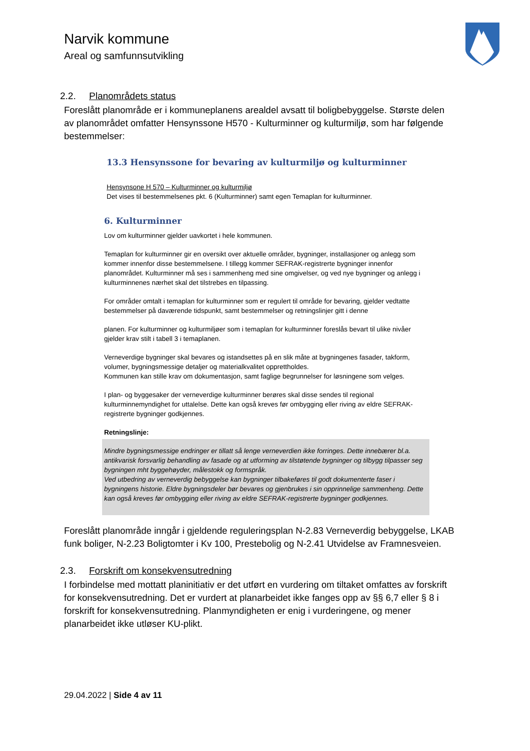Narvik kommune
Areal og samfunnsutvikling
2.2. Planområdets status
Foreslått planområde er i kommuneplanens arealdel avsatt til boligbebyggelse. Største delen av planområdet omfatter Hensynssone H570 - Kulturminner og kulturmiljø, som har følgende bestemmelser:
13.3 Hensynssone for bevaring av kulturmiljø og kulturminner
Hensynsone H 570 – Kulturminner og kulturmiljø
Det vises til bestemmelsenes pkt. 6 (Kulturminner) samt egen Temaplan for kulturminner.
6. Kulturminner
Lov om kulturminner gjelder uavkortet i hele kommunen.
Temaplan for kulturminner gir en oversikt over aktuelle områder, bygninger, installasjoner og anlegg som kommer innenfor disse bestemmelsene. I tillegg kommer SEFRAK-registrerte bygninger innenfor planområdet. Kulturminner må ses i sammenheng med sine omgivelser, og ved nye bygninger og anlegg i kulturminnenes nærhet skal det tilstrebes en tilpassing.
For områder omtalt i temaplan for kulturminner som er regulert til område for bevaring, gjelder vedtatte bestemmelser på daværende tidspunkt, samt bestemmelser og retningslinjer gitt i denne
planen. For kulturminner og kulturmiljøer som i temaplan for kulturminner foreslås bevart til ulike nivåer gjelder krav stilt i tabell 3 i temaplanen.
Verneverdige bygninger skal bevares og istandsettes på en slik måte at bygningenes fasader, takform, volumer, bygningsmessige detaljer og materialkvalitet opprettholdes.
Kommunen kan stille krav om dokumentasjon, samt faglige begrunnelser for løsningene som velges.
I plan- og byggesaker der verneverdige kulturminner berøres skal disse sendes til regional kulturminnemyndighet for uttalelse. Dette kan også kreves før ombygging eller riving av eldre SEFRAK-registrerte bygninger godkjennes.
Retningslinje:
Mindre bygningsmessige endringer er tillatt så lenge verneverdien ikke forringes. Dette innebærer bl.a. antikvarisk forsvarlig behandling av fasade og at utforming av tilstøtende bygninger og tilbygg tilpasser seg bygningen mht byggehøyder, målestokk og formspråk.
Ved utbedring av verneverdig bebyggelse kan bygninger tilbakeføres til godt dokumenterte faser i bygningens historie. Eldre bygningsdeler bør bevares og gjenbrukes i sin opprinnelige sammenheng. Dette kan også kreves før ombygging eller riving av eldre SEFRAK-registrerte bygninger godkjennes.
Foreslått planområde inngår i gjeldende reguleringsplan N-2.83 Verneverdig bebyggelse, LKAB funk boliger, N-2.23 Boligtomter i Kv 100, Prestebolig og N-2.41 Utvidelse av Framnesveien.
2.3. Forskrift om konsekvensutredning
I forbindelse med mottatt planinitiativ er det utført en vurdering om tiltaket omfattes av forskrift for konsekvensutredning. Det er vurdert at planarbeidet ikke fanges opp av §§ 6,7 eller § 8 i forskrift for konsekvensutredning. Planmyndigheten er enig i vurderingene, og mener planarbeidet ikke utløser KU-plikt.
29.04.2022 | Side 4 av 11